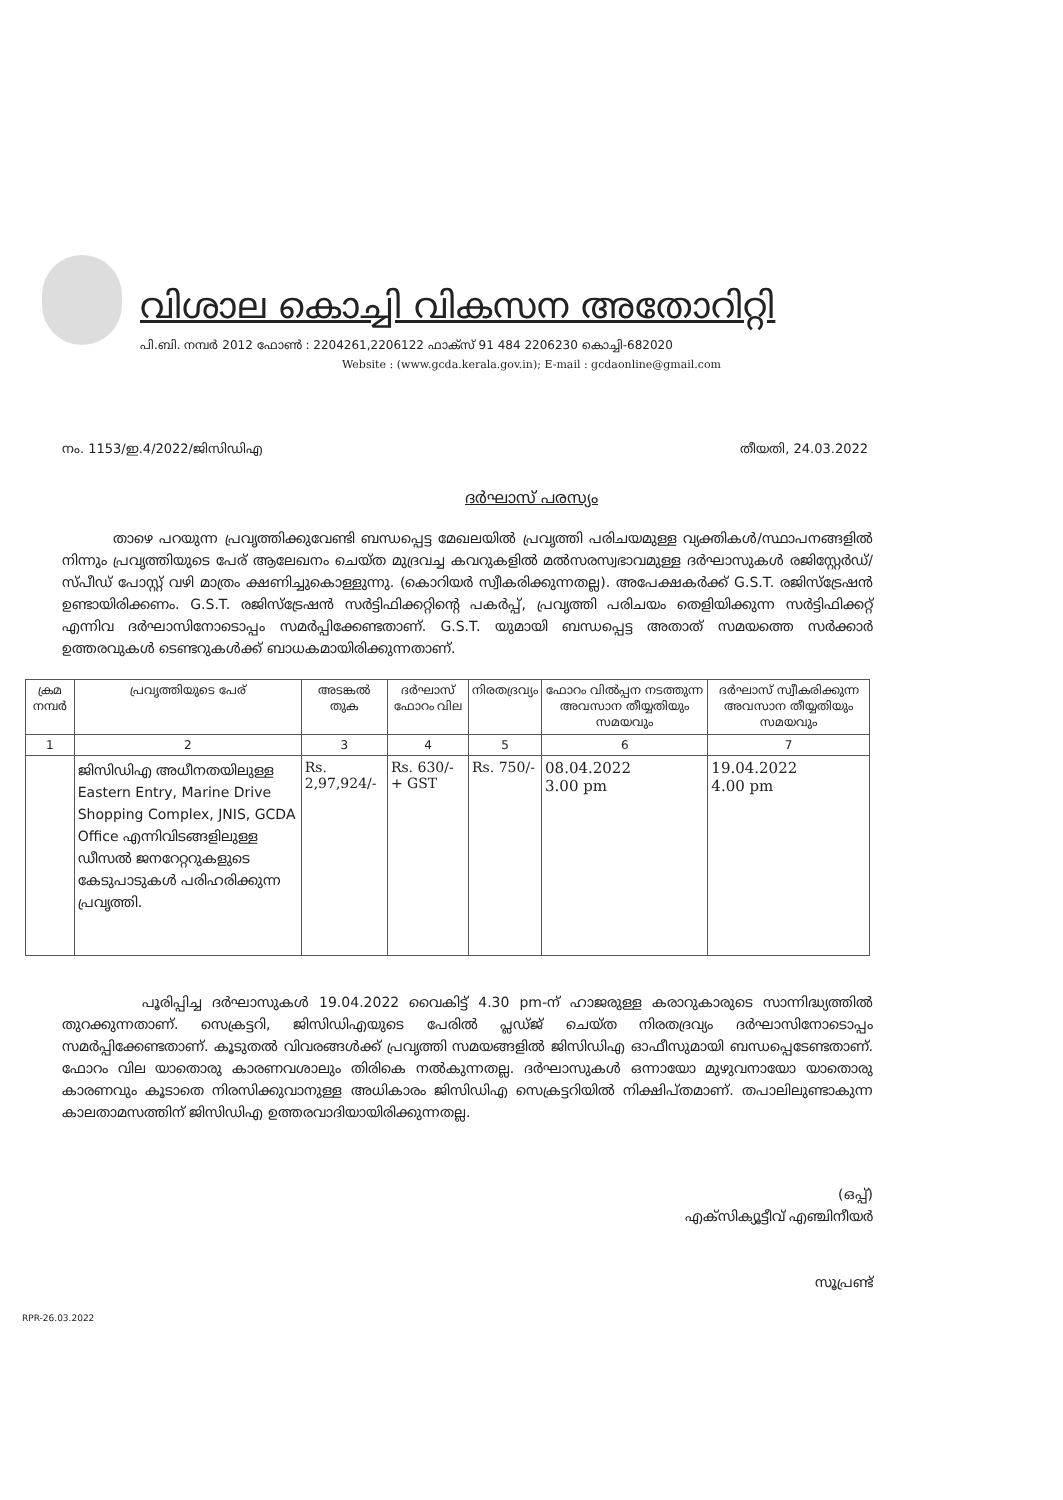വിശാല കൊച്ചി വികസന അതോറിറ്റി
പി.ബി. നമ്പർ 2012 ഫോൺ : 2204261,2206122 ഫാക്സ് 91 484 2206230 കൊച്ചി-682020
Website : (www.gcda.kerala.gov.in); E-mail : gcdaonline@gmail.com
നം. 1153/ഇ.4/2022/ജിസിഡിഎ തീയതി, 24.03.2022
ദർഘാസ് പരസ്യം
താഴെ പറയുന്ന പ്രവൃത്തിക്കുവേണ്ടി ബന്ധപ്പെട്ട മേഖലയിൽ പ്രവൃത്തി പരിചയമുള്ള വ്യക്തികൾ/സ്ഥാപനങ്ങളിൽ നിന്നും പ്രവൃത്തിയുടെ പേര് ആലേഖനം ചെയ്ത മുദ്രവച്ച കവറുകളിൽ മൽസരസ്വഭാവമുള്ള ദർഘാസുകൾ രജിസ്റ്റേർഡ്/സ്പീഡ് പോസ്റ്റ് വഴി മാത്രം ക്ഷണിച്ചുകൊള്ളുന്നു. (കൊറിയർ സ്വീകരിക്കുന്നതല്ല). അപേക്ഷകർക്ക് G.S.T. രജിസ്ട്രേഷൻ ഉണ്ടായിരിക്കണം. G.S.T. രജിസ്ട്രേഷൻ സർട്ടിഫിക്കറ്റിന്റെ പകർപ്പ്, പ്രവൃത്തി പരിചയം തെളിയിക്കുന്ന സർട്ടിഫിക്കറ്റ് എന്നിവ ദർഘാസിനോടൊപ്പം സമർപ്പിക്കേണ്ടതാണ്. G.S.T. യുമായി ബന്ധപ്പെട്ട അതാത് സമയത്തെ സർക്കാർ ഉത്തരവുകൾ ടെണ്ടറുകൾക്ക് ബാധകമായിരിക്കുന്നതാണ്.
| ക്രമ നമ്പർ | പ്രവൃത്തിയുടെ പേര് | അടങ്കൽ തുക | ദർഘാസ് ഫോറം വില | നിരതദ്രവ്യം | ഫോറം വിൽപ്പന നടത്തുന്ന അവസാന തീയ്യതിയും സമയവും | ദർഘാസ് സ്വീകരിക്കുന്ന അവസാന തീയ്യതിയും സമയവും |
| --- | --- | --- | --- | --- | --- | --- |
| 1 | 2 | 3 | 4 | 5 | 6 | 7 |
| | ജിസിഡിഎ അധീനതയിലുള്ള Eastern Entry, Marine Drive Shopping Complex, JNIS, GCDA Office എന്നിവിടങ്ങളിലുള്ള ഡീസൽ ജനറേറ്ററുകളുടെ കേടുപാടുകൾ പരിഹരിക്കുന്ന പ്രവൃത്തി. | Rs. 2,97,924/- | Rs. 630/- + GST | Rs. 750/- | 08.04.2022 3.00 pm | 19.04.2022 4.00 pm |
പൂരിപ്പിച്ച ദർഘാസുകൾ 19.04.2022 വൈകിട്ട് 4.30 pm-ന് ഹാജരുള്ള കരാറുകാരുടെ സാന്നിദ്ധ്യത്തിൽ തുറക്കുന്നതാണ്. സെക്രട്ടറി, ജിസിഡിഎയുടെ പേരിൽ പ്ലഡ്ജ് ചെയ്ത നിരതദ്രവ്യം ദർഘാസിനോടൊപ്പം സമർപ്പിക്കേണ്ടതാണ്. കൂടുതൽ വിവരങ്ങൾക്ക് പ്രവൃത്തി സമയങ്ങളിൽ ജിസിഡിഎ ഓഫീസുമായി ബന്ധപ്പെടേണ്ടതാണ്. ഫോറം വില യാതൊരു കാരണവശാലും തിരികെ നൽകുന്നതല്ല. ദർഘാസുകൾ ഒന്നായോ മുഴുവനായോ യാതൊരു കാരണവും കൂടാതെ നിരസിക്കുവാനുള്ള അധികാരം ജിസിഡിഎ സെക്രട്ടറിയിൽ നിക്ഷിപ്തമാണ്. തപാലിലുണ്ടാകുന്ന കാലതാമസത്തിന് ജിസിഡിഎ ഉത്തരവാദിയായിരിക്കുന്നതല്ല.
(ഒപ്പ്)
എക്സിക്യൂട്ടീവ് എഞ്ചിനീയർ
സൂപ്രണ്ട്
RPR-26.03.2022